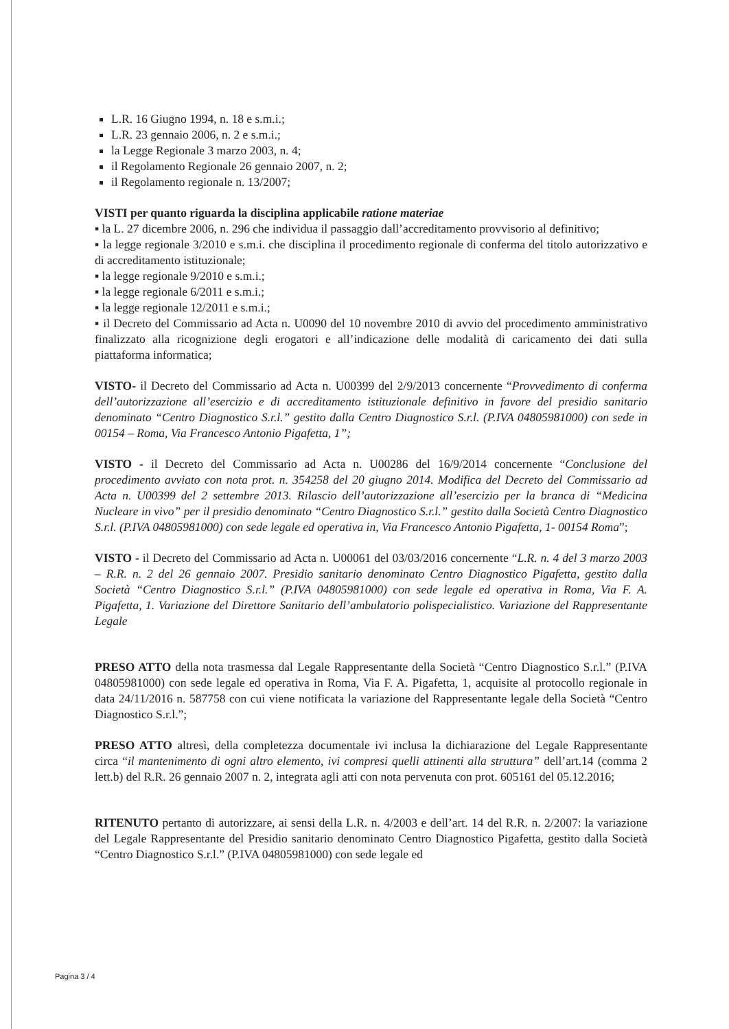L.R. 16 Giugno 1994, n. 18 e s.m.i.;
L.R. 23 gennaio 2006, n. 2 e s.m.i.;
la Legge Regionale 3 marzo 2003, n. 4;
il Regolamento Regionale 26 gennaio 2007, n. 2;
il Regolamento regionale n. 13/2007;
VISTI per quanto riguarda la disciplina applicabile ratione materiae
▪ la L. 27 dicembre 2006, n. 296 che individua il passaggio dall’accreditamento provvisorio al definitivo;
▪ la legge regionale 3/2010 e s.m.i. che disciplina il procedimento regionale di conferma del titolo autorizzativo e di accreditamento istituzionale;
▪ la legge regionale 9/2010 e s.m.i.;
▪ la legge regionale 6/2011 e s.m.i.;
▪ la legge regionale 12/2011 e s.m.i.;
▪ il Decreto del Commissario ad Acta n. U0090 del 10 novembre 2010 di avvio del procedimento amministrativo finalizzato alla ricognizione degli erogatori e all’indicazione delle modalità di caricamento dei dati sulla piattaforma informatica;
VISTO- il Decreto del Commissario ad Acta n. U00399 del 2/9/2013 concernente “Provvedimento di conferma dell’autorizzazione all’esercizio e di accreditamento istituzionale definitivo in favore del presidio sanitario denominato “Centro Diagnostico S.r.l.” gestito dalla Centro Diagnostico S.r.l. (P.IVA 04805981000) con sede in 00154 – Roma, Via Francesco Antonio Pigafetta, 1”;
VISTO - il Decreto del Commissario ad Acta n. U00286 del 16/9/2014 concernente “Conclusione del procedimento avviato con nota prot. n. 354258 del 20 giugno 2014. Modifica del Decreto del Commissario ad Acta n. U00399 del 2 settembre 2013. Rilascio dell’autorizzazione all’esercizio per la branca di “Medicina Nucleare in vivo” per il presidio denominato “Centro Diagnostico S.r.l.” gestito dalla Società Centro Diagnostico S.r.l. (P.IVA 04805981000) con sede legale ed operativa in, Via Francesco Antonio Pigafetta, 1- 00154 Roma”;
VISTO - il Decreto del Commissario ad Acta n. U00061 del 03/03/2016 concernente “L.R. n. 4 del 3 marzo 2003 – R.R. n. 2 del 26 gennaio 2007. Presidio sanitario denominato Centro Diagnostico Pigafetta, gestito dalla Società “Centro Diagnostico S.r.l.” (P.IVA 04805981000) con sede legale ed operativa in Roma, Via F. A. Pigafetta, 1. Variazione del Direttore Sanitario dell’ambulatorio polispecialistico. Variazione del Rappresentante Legale
PRESO ATTO della nota trasmessa dal Legale Rappresentante della Società “Centro Diagnostico S.r.l.” (P.IVA 04805981000) con sede legale ed operativa in Roma, Via F. A. Pigafetta, 1, acquisite al protocollo regionale in data 24/11/2016 n. 587758 con cui viene notificata la variazione del Rappresentante legale della Società “Centro Diagnostico S.r.l.”;
PRESO ATTO altresì, della completezza documentale ivi inclusa la dichiarazione del Legale Rappresentante circa “il mantenimento di ogni altro elemento, ivi compresi quelli attinenti alla struttura” dell’art.14 (comma 2 lett.b) del R.R. 26 gennaio 2007 n. 2, integrata agli atti con nota pervenuta con prot. 605161 del 05.12.2016;
RITENUTO pertanto di autorizzare, ai sensi della L.R. n. 4/2003 e dell’art. 14 del R.R. n. 2/2007: la variazione del Legale Rappresentante del Presidio sanitario denominato Centro Diagnostico Pigafetta, gestito dalla Società “Centro Diagnostico S.r.l.” (P.IVA 04805981000) con sede legale ed
Pagina 3 / 4